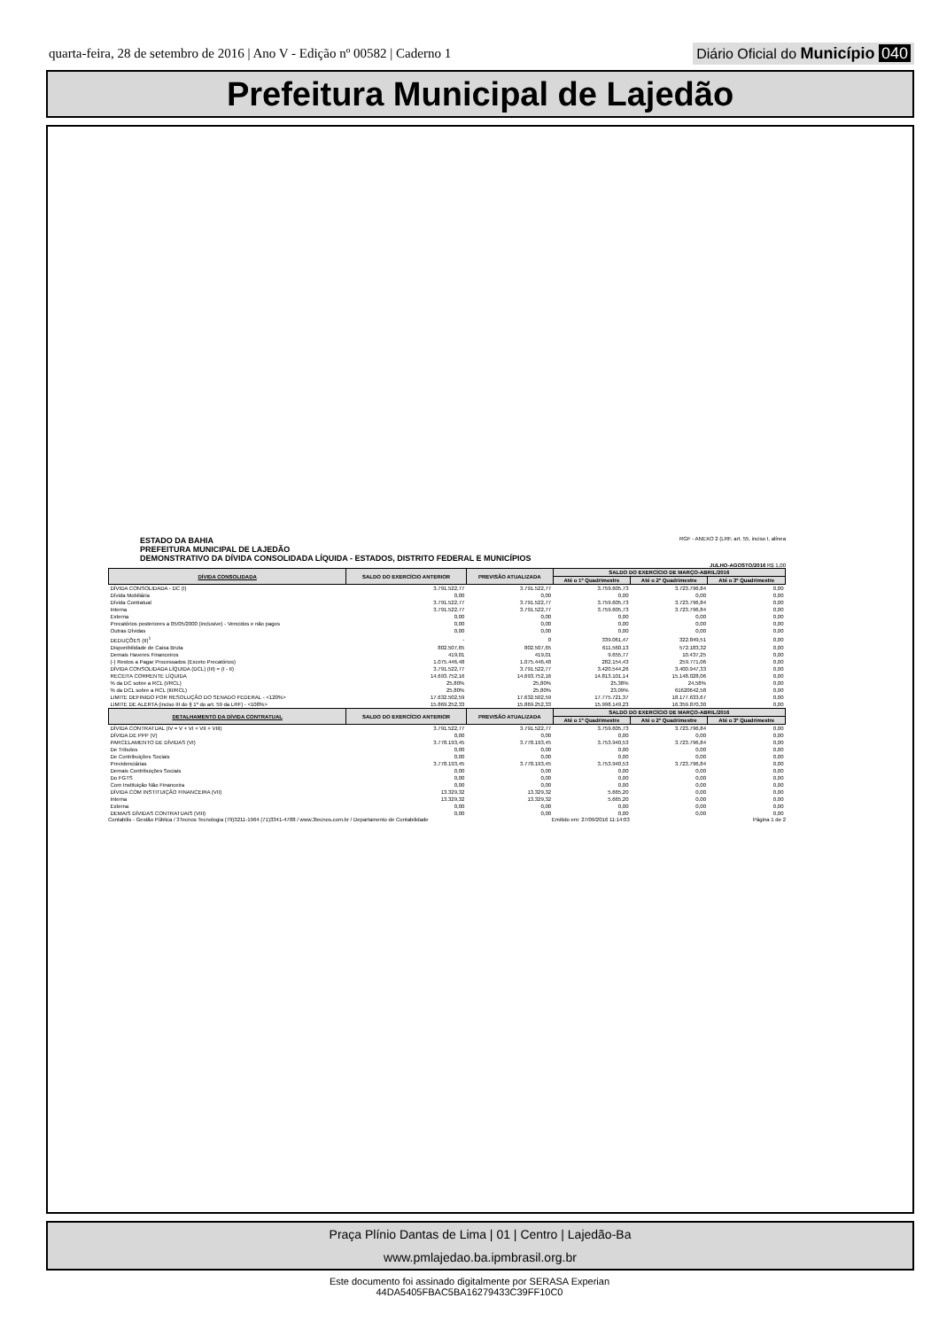quarta-feira, 28 de setembro de 2016 | Ano V - Edição nº 00582 | Caderno 1
Diário Oficial do Município 040
Prefeitura Municipal de Lajedão
ESTADO DA BAHIA
PREFEITURA MUNICIPAL DE LAJEDÃO
DEMONSTRATIVO DA DÍVIDA CONSOLIDADA LÍQUIDA - ESTADOS, DISTRITO FEDERAL E MUNICÍPIOS
RGF - ANEXO 2 (LRF, art. 55, inciso I, alínea
JULHO-AGOSTO/2016 R$ 1,00
| DÍVIDA CONSOLIDADA | SALDO DO EXERCÍCIO ANTERIOR | PREVISÃO ATUALIZADA | SALDO DO EXERCÍCIO DE MARÇO-ABRIL/2016 | | |
| --- | --- | --- | --- | --- | --- |
| | | | Até o 1º Quadrimestre | Até o 2º Quadrimestre | Até o 3º Quadrimestre |
| DÍVIDA CONSOLIDADA - DC (I) | 3.791.522,77 | 3.791.522,77 | 3.759.605,73 | 3.723.796,84 | 0,00 |
| Dívida Mobiliária | 0,00 | 0,00 | 0,00 | 0,00 | 0,00 |
| Dívida Contratual | 3.791.522,77 | 3.791.522,77 | 3.759.605,73 | 3.723.796,84 | 0,00 |
| Interna | 3.791.522,77 | 3.791.522,77 | 3.759.605,73 | 3.723.796,84 | 0,00 |
| Externa | 0,00 | 0,00 | 0,00 | 0,00 | 0,00 |
| Precatórios posteriores a 05/05/2000 (inclusive) - Vencidos e não pagos | 0,00 | 0,00 | 0,00 | 0,00 | 0,00 |
| Outras Dívidas | 0,00 | 0,00 | 0,00 | 0,00 | 0,00 |
| DEDUÇÕES (II)<sup>1</sup> | - | 0 | 339.061,47 | 322.849,51 | 0,00 |
| Disponibilidade de Caixa Bruta | 802.507,65 | 802.507,65 | 611.560,13 | 572.183,32 | 0,00 |
| Demais Haveres Financeiros | 419,01 | 419,01 | 9.655,77 | 10.437,25 | 0,00 |
| (-) Restos a Pagar Processados (Exceto Precatórios) | 1.075.446,48 | 1.075.446,48 | 282.154,43 | 259.771,06 | 0,00 |
| DÍVIDA CONSOLIDADA LÍQUIDA (DCL) (III) = (I - II) | 3.791.522,77 | 3.791.522,77 | 3.420.544,26 | 3.400.947,33 | 0,00 |
| RECEITA CORRENTE LÍQUIDA | 14.693.752,16 | 14.693.752,16 | 14.813.101,14 | 15.148.028,06 | 0,00 |
| % da DC sobre a RCL (I/RCL) | 25,80% | 25,80% | 25,38% | 24,58% | 0,00 |
| % da DCL sobre a RCL (III/RCL) | 25,80% | 25,80% | 23,09% | 61620642,58 | 0,00 |
| LIMITE DEFINIDO POR RESOLUÇÃO DO SENADO FEDERAL - <120%> | 17.632.502,59 | 17.632.502,59 | 17.775.721,37 | 18.177.633,67 | 0,00 |
| LIMITE DE ALERTA (inciso III do § 1º do art. 59 da LRF) - <108%> | 15.869.252,33 | 15.869.252,33 | 15.998.149,23 | 16.359.870,30 | 0,00 |
| DETALHAMENTO DA DÍVIDA CONTRATUAL | SALDO DO EXERCÍCIO ANTERIOR | PREVISÃO ATUALIZADA | SALDO DO EXERCÍCIO DE MARÇO-ABRIL/2016 | | |
| | | | Até o 1º Quadrimestre | Até o 2º Quadrimestre | Até o 3º Quadrimestre |
| DÍVIDA CONTRATUAL (IV = V + VI + VII + VIII) | 3.791.522,77 | 3.791.522,77 | 3.759.605,73 | 3.723.796,84 | 0,00 |
| DÍVIDA DE PPP (V) | 0,00 | 0,00 | 0,00 | 0,00 | 0,00 |
| PARCELAMENTO DE DÍVIDAS (VI) | 3.778.193,45 | 3.778.193,45 | 3.753.940,53 | 3.723.796,84 | 0,00 |
| De Tributos | 0,00 | 0,00 | 0,00 | 0,00 | 0,00 |
| De Contribuições Sociais | 0,00 | 0,00 | 0,00 | 0,00 | 0,00 |
| Previdenciárias | 3.778.193,45 | 3.778.193,45 | 3.753.940,53 | 3.723.796,84 | 0,00 |
| Demais Contribuições Sociais | 0,00 | 0,00 | 0,00 | 0,00 | 0,00 |
| Do FGTS | 0,00 | 0,00 | 0,00 | 0,00 | 0,00 |
| Com Instituição Não Financeira | 0,00 | 0,00 | 0,00 | 0,00 | 0,00 |
| DÍVIDA COM INSTITUIÇÃO FINANCEIRA (VII) | 13.329,32 | 13.329,32 | 5.665,20 | 0,00 | 0,00 |
| Interna | 13.329,32 | 13.329,32 | 5.665,20 | 0,00 | 0,00 |
| Externa | 0,00 | 0,00 | 0,00 | 0,00 | 0,00 |
| DEMAIS DÍVIDAS CONTRATUAIS (VIII) | 0,00 | 0,00 | 0,00 | 0,00 | 0,00 |
Contabilis - Gestão Pública / 3Tecnos Tecnologia (79)3211-1964 (71)3341-4788 / www.3tecnos.com.br / Departamento de Contabilidade Emitido em: 27/09/2016 11:14:03 Página 1 de 2
Praça Plínio Dantas de Lima | 01 | Centro | Lajedão-Ba
www.pmlajedao.ba.ipmbrasil.org.br
Este documento foi assinado digitalmente por SERASA Experian
44DA5405FBAC5BA16279433C39FF10C0